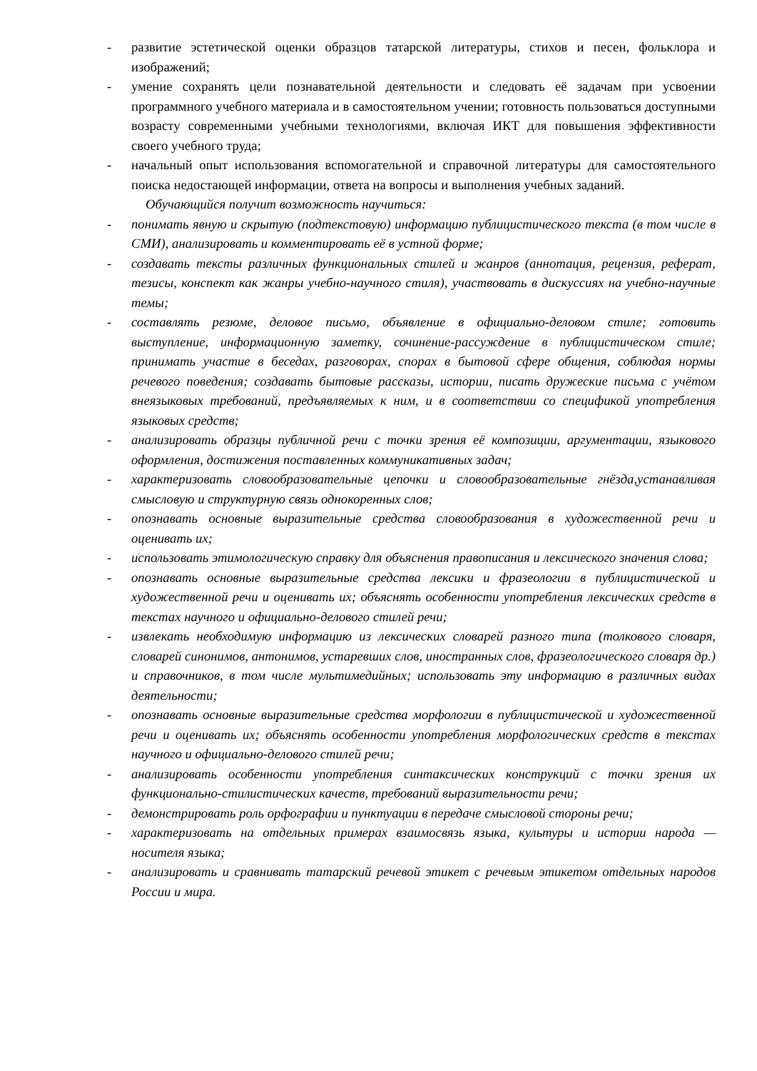- развитие эстетической оценки образцов татарской литературы, стихов и песен, фольклора и изображений;
- умение сохранять цели познавательной деятельности и следовать её задачам при усвоении программного учебного материала и в самостоятельном учении; готовность пользоваться доступными возрасту современными учебными технологиями, включая ИКТ для повышения эффективности своего учебного труда;
- начальный опыт использования вспомогательной и справочной литературы для самостоятельного поиска недостающей информации, ответа на вопросы и выполнения учебных заданий.
Обучающийся получит возможность научиться:
- понимать явную и скрытую (подтекстовую) информацию публицистического текста (в том числе в СМИ), анализировать и комментировать её в устной форме;
- создавать тексты различных функциональных стилей и жанров (аннотация, рецензия, реферат, тезисы, конспект как жанры учебно-научного стиля), участвовать в дискуссиях на учебно-научные темы;
- составлять резюме, деловое письмо, объявление в официально-деловом стиле; готовить выступление, информационную заметку, сочинение-рассуждение в публицистическом стиле; принимать участие в беседах, разговорах, спорах в бытовой сфере общения, соблюдая нормы речевого поведения; создавать бытовые рассказы, истории, писать дружеские письма с учётом внеязыковых требований, предъявляемых к ним, и в соответствии со спецификой употребления языковых средств;
- анализировать образцы публичной речи с точки зрения её композиции, аргументации, языкового оформления, достижения поставленных коммуникативных задач;
- характеризовать словообразовательные цепочки и словообразовательные гнёзда,устанавливая смысловую и структурную связь однокоренных слов;
- опознавать основные выразительные средства словообразования в художественной речи и оценивать их;
- использовать этимологическую справку для объяснения правописания и лексического значения слова;
- опознавать основные выразительные средства лексики и фразеологии в публицистической и художественной речи и оценивать их; объяснять особенности употребления лексических средств в текстах научного и официально-делового стилей речи;
- извлекать необходимую информацию из лексических словарей разного типа (толкового словаря, словарей синонимов, антонимов, устаревших слов, иностранных слов, фразеологического словаря др.) и справочников, в том числе мультимедийных; использовать эту информацию в различных видах деятельности;
- опознавать основные выразительные средства морфологии в публицистической и художественной речи и оценивать их; объяснять особенности употребления морфологических средств в текстах научного и официально-делового стилей речи;
- анализировать особенности употребления синтаксических конструкций с точки зрения их функционально-стилистических качеств, требований выразительности речи;
- демонстрировать роль орфографии и пунктуации в передаче смысловой стороны речи;
- характеризовать на отдельных примерах взаимосвязь языка, культуры и истории народа — носителя языка;
- анализировать и сравнивать татарский речевой этикет с речевым этикетом отдельных народов России и мира.